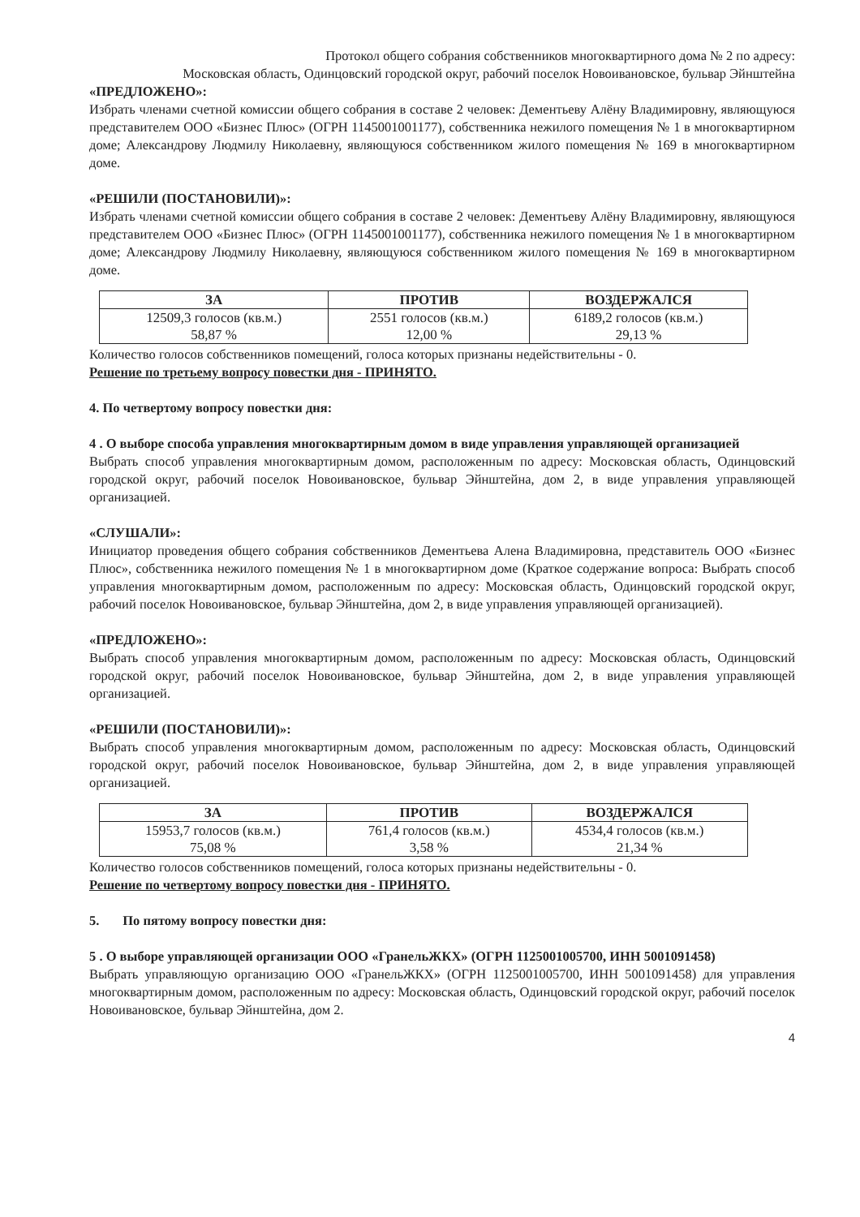Протокол общего собрания собственников многоквартирного дома № 2 по адресу:
Московская область, Одинцовский городской округ, рабочий поселок Новоивановское, бульвар Эйнштейна
«ПРЕДЛОЖЕНО»:
Избрать членами счетной комиссии общего собрания в составе 2 человек: Дементьеву Алёну Владимировну, являющуюся представителем ООО «Бизнес Плюс» (ОГРН 1145001001177), собственника нежилого помещения № 1 в многоквартирном доме; Александрову Людмилу Николаевну, являющуюся собственником жилого помещения № 169 в многоквартирном доме.
«РЕШИЛИ (ПОСТАНОВИЛИ)»:
Избрать членами счетной комиссии общего собрания в составе 2 человек: Дементьеву Алёну Владимировну, являющуюся представителем ООО «Бизнес Плюс» (ОГРН 1145001001177), собственника нежилого помещения № 1 в многоквартирном доме; Александрову Людмилу Николаевну, являющуюся собственником жилого помещения № 169 в многоквартирном доме.
| ЗА | ПРОТИВ | ВОЗДЕРЖАЛСЯ |
| --- | --- | --- |
| 12509,3 голосов (кв.м.) 58,87 % | 2551 голосов (кв.м.) 12,00 % | 6189,2 голосов (кв.м.) 29,13 % |
Количество голосов собственников помещений, голоса которых признаны недействительны - 0.
Решение по третьему вопросу повестки дня - ПРИНЯТО.
4. По четвертому вопросу повестки дня:
4 . О выборе способа управления многоквартирным домом в виде управления управляющей организацией
Выбрать способ управления многоквартирным домом, расположенным по адресу: Московская область, Одинцовский городской округ, рабочий поселок Новоивановское, бульвар Эйнштейна, дом 2, в виде управления управляющей организацией.
«СЛУШАЛИ»:
Инициатор проведения общего собрания собственников Дементьева Алена Владимировна, представитель ООО «Бизнес Плюс», собственника нежилого помещения № 1 в многоквартирном доме (Краткое содержание вопроса: Выбрать способ управления многоквартирным домом, расположенным по адресу: Московская область, Одинцовский городской округ, рабочий поселок Новоивановское, бульвар Эйнштейна, дом 2, в виде управления управляющей организацией).
«ПРЕДЛОЖЕНО»:
Выбрать способ управления многоквартирным домом, расположенным по адресу: Московская область, Одинцовский городской округ, рабочий поселок Новоивановское, бульвар Эйнштейна, дом 2, в виде управления управляющей организацией.
«РЕШИЛИ (ПОСТАНОВИЛИ)»:
Выбрать способ управления многоквартирным домом, расположенным по адресу: Московская область, Одинцовский городской округ, рабочий поселок Новоивановское, бульвар Эйнштейна, дом 2, в виде управления управляющей организацией.
| ЗА | ПРОТИВ | ВОЗДЕРЖАЛСЯ |
| --- | --- | --- |
| 15953,7 голосов (кв.м.) 75,08 % | 761,4 голосов (кв.м.) 3,58 % | 4534,4 голосов (кв.м.) 21,34 % |
Количество голосов собственников помещений, голоса которых признаны недействительны - 0.
Решение по четвертому вопросу повестки дня - ПРИНЯТО.
5. По пятому вопросу повестки дня:
5 . О выборе управляющей организации ООО «ГранельЖКХ» (ОГРН 1125001005700, ИНН 5001091458)
Выбрать управляющую организацию ООО «ГранельЖКХ» (ОГРН 1125001005700, ИНН 5001091458) для управления многоквартирным домом, расположенным по адресу: Московская область, Одинцовский городской округ, рабочий поселок Новоивановское, бульвар Эйнштейна, дом 2.
4